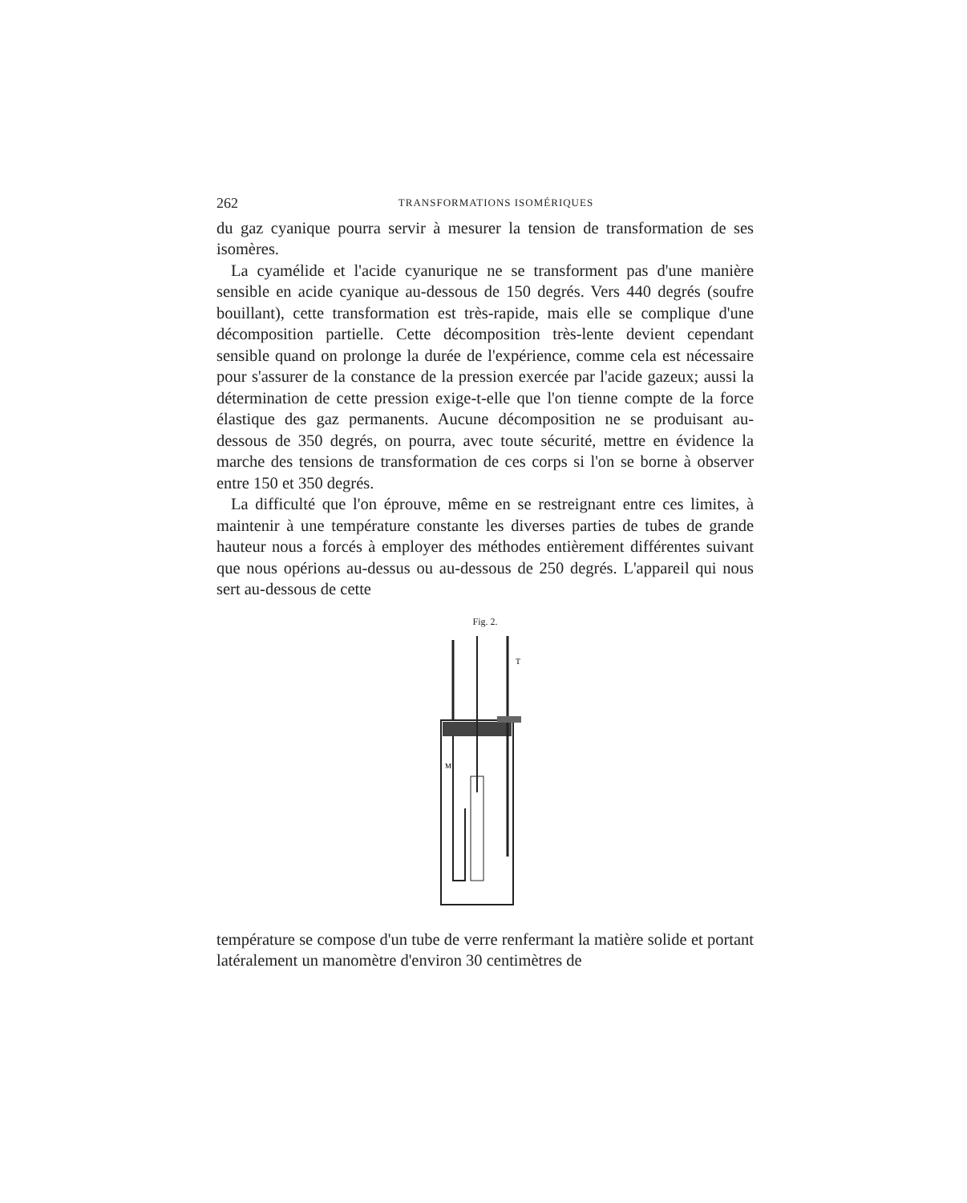262 TRANSFORMATIONS ISOMÉRIQUES
du gaz cyanique pourra servir à mesurer la tension de transformation de ses isomères.
La cyamélide et l'acide cyanurique ne se transforment pas d'une manière sensible en acide cyanique au-dessous de 150 degrés. Vers 440 degrés (soufre bouillant), cette transformation est très-rapide, mais elle se complique d'une décomposition partielle. Cette décomposition très-lente devient cependant sensible quand on prolonge la durée de l'expérience, comme cela est nécessaire pour s'assurer de la constance de la pression exercée par l'acide gazeux; aussi la détermination de cette pression exige-t-elle que l'on tienne compte de la force élastique des gaz permanents. Aucune décomposition ne se produisant au-dessous de 350 degrés, on pourra, avec toute sécurité, mettre en évidence la marche des tensions de transformation de ces corps si l'on se borne à observer entre 150 et 350 degrés.
La difficulté que l'on éprouve, même en se restreignant entre ces limites, à maintenir à une température constante les diverses parties de tubes de grande hauteur nous a forcés à employer des méthodes entièrement différentes suivant que nous opérions au-dessus ou au-dessous de 250 degrés. L'appareil qui nous sert au-dessous de cette
Fig. 2.
T
M
température se compose d'un tube de verre renfermant la matière solide et portant latéralement un manomètre d'environ 30 centimètres de